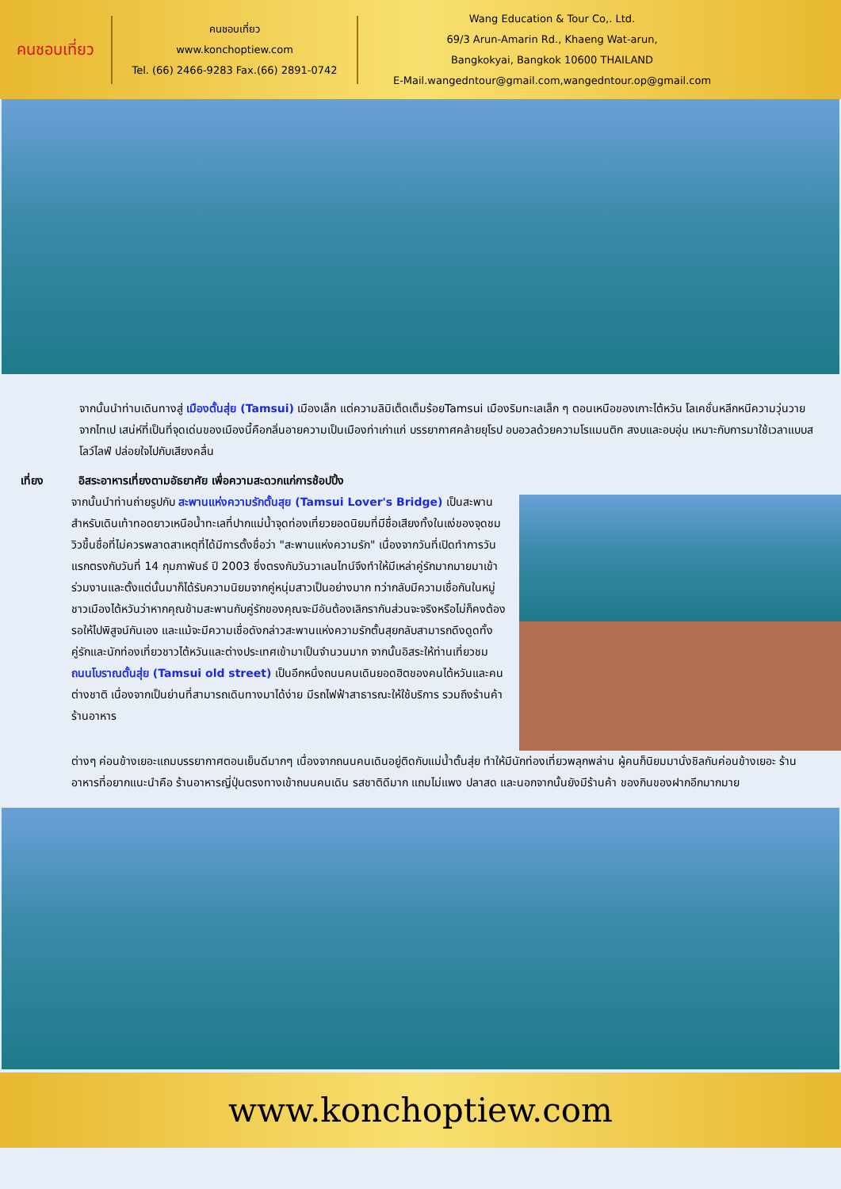คนชอบเที่ยว
คนชอบเที่ยว
www.konchoptiew.com
Tel. (66) 2466-9283 Fax.(66) 2891-0742
Wang Education & Tour Co,. Ltd.
69/3 Arun-Amarin Rd., Khaeng Wat-arun,
Bangkokyai, Bangkok 10600 THAILAND
E-Mail.wangedntour@gmail.com,wangedntour.op@gmail.com
จากนั้นนำท่านเดินทางสู่ เมืองตั้นสุ่ย (Tamsui) เมืองเล็ก แต่ความลิมิเต็ดเต็มร้อยTamsui เมืองริมทะเลเล็ก ๆ ตอนเหนือของเกาะไต้หวัน โลเคชั่นหลีกหนีความวุ่นวายจากไทเป เสน่ห์ที่เป็นที่จุดเด่นของเมืองนี้คือกลิ่นอายความเป็นเมืองท่าเก่าแก่ บรรยากาศคล้ายยุโรป อบอวลด้วยความโรแมนติก สงบและอบอุ่น เหมาะกับการมาใช้เวลาแบบสโลว์ไลฟ์ ปล่อยใจไปกับเสียงคลื่น
เที่ยง อิสระอาหารเที่ยงตามอัธยาศัย เพื่อความสะดวกแก่การช้อปปิ้ง
จากนั้นนำท่านถ่ายรูปกับ สะพานแห่งความรักตั้นสุย (Tamsui Lover's Bridge) เป็นสะพานสำหรับเดินเท้าทอดยาวเหนือน้ำทะเลที่ปากแม่น้ำจุดท่องเที่ยวยอดนิยมที่มีชื่อเสียงทั้งในแง่ของจุดชมวิวขึ้นชื่อที่ไม่ควรพลาดสาเหตุที่ได้มีการตั้งชื่อว่า "สะพานแห่งความรัก" เนื่องจากวันที่เปิดทำการวันแรกตรงกับวันที่ 14 กุมภาพันธ์ ปี 2003 ซึ่งตรงกับวันวาเลนไทน์จึงทำให้มีเหล่าคู่รักมากมายมาเข้าร่วมงานและตั้งแต่นั้นมาก็ได้รับความนิยมจากคู่หนุ่มสาวเป็นอย่างมาก ทว่ากลับมีความเชื่อกันในหมู่ชาวเมืองไต้หวันว่าหากคุณข้ามสะพานกับคู่รักของคุณจะมีอันต้องเลิกรากันส่วนจะจริงหรือไม่ก็คงต้องรอให้ไปพิสูจน์กันเอง และแม้จะมีความเชื่อดังกล่าวสะพานแห่งความรักตั้นสุยกลับสามารถดึงดูดทั้งคู่รักและนักท่องเที่ยวชาวไต้หวันและต่างประเทศเข้ามาเป็นจำนวนมาก จากนั้นอิสระให้ท่านเที่ยวชม ถนนโบราณตั้นสุ่ย (Tamsui old street) เป็นอีกหนึ่งถนนคนเดินยอดฮิตของคนไต้หวันและคนต่างชาติ เนื่องจากเป็นย่านที่สามารถเดินทางมาได้ง่าย มีรถไฟฟ้าสาธารณะให้ใช้บริการ รวมถึงร้านค้า ร้านอาหาร
ต่างๆ ค่อนข้างเยอะแถมบรรยากาศตอนเย็นดีมากๆ เนื่องจากถนนคนเดินอยู่ติดกับแม่น้ำตั้นสุ่ย ทำให้มีนักท่องเที่ยวพลุกพล่าน ผู้คนก็นิยมมานั่งชิลกันค่อนข้างเยอะ ร้านอาหารที่อยากแนะนำคือ ร้านอาหารญี่ปุ่นตรงทางเข้าถนนคนเดิน รสชาติดีมาก แถมไม่แพง ปลาสด และนอกจากนั้นยังมีร้านค้า ของกินของฝากอีกมากมาย
www.konchoptiew.com